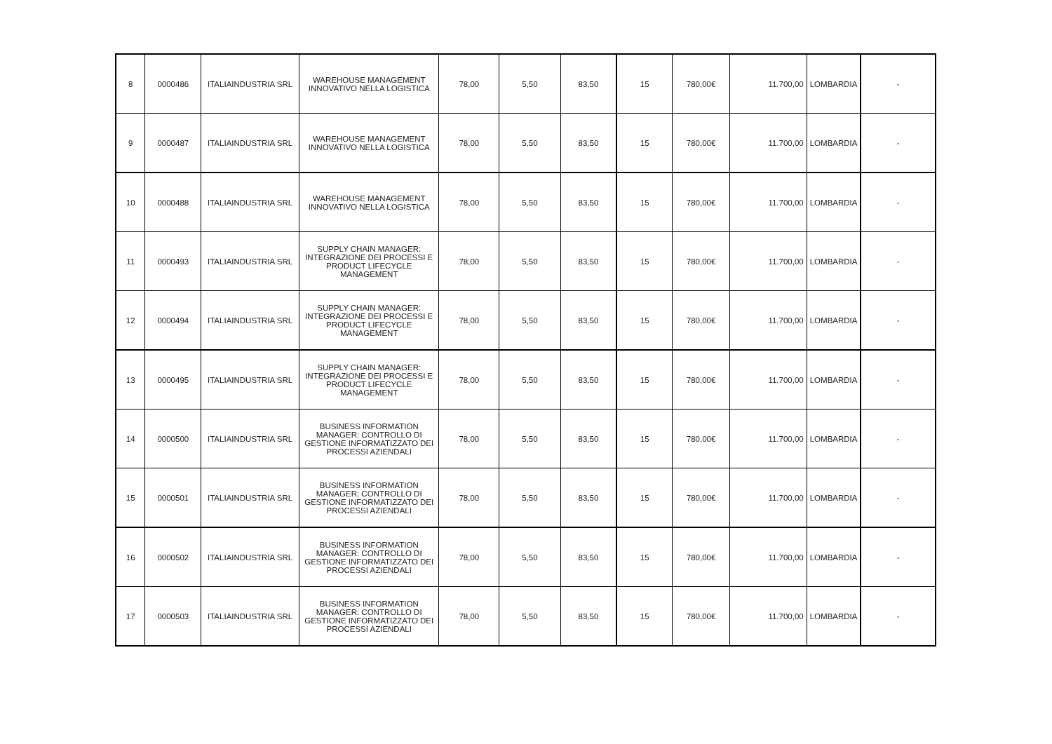| 8 | 0000486 | ITALIAINDUSTRIA SRL | WAREHOUSE MANAGEMENT INNOVATIVO NELLA LOGISTICA | 78,00 | 5,50 | 83,50 | 15 | 780,00€ | 11.700,00 | LOMBARDIA | - |
| 9 | 0000487 | ITALIAINDUSTRIA SRL | WAREHOUSE MANAGEMENT INNOVATIVO NELLA LOGISTICA | 78,00 | 5,50 | 83,50 | 15 | 780,00€ | 11.700,00 | LOMBARDIA | - |
| 10 | 0000488 | ITALIAINDUSTRIA SRL | WAREHOUSE MANAGEMENT INNOVATIVO NELLA LOGISTICA | 78,00 | 5,50 | 83,50 | 15 | 780,00€ | 11.700,00 | LOMBARDIA | - |
| 11 | 0000493 | ITALIAINDUSTRIA SRL | SUPPLY CHAIN MANAGER: INTEGRAZIONE DEI PROCESSI E PRODUCT LIFECYCLE MANAGEMENT | 78,00 | 5,50 | 83,50 | 15 | 780,00€ | 11.700,00 | LOMBARDIA | - |
| 12 | 0000494 | ITALIAINDUSTRIA SRL | SUPPLY CHAIN MANAGER: INTEGRAZIONE DEI PROCESSI E PRODUCT LIFECYCLE MANAGEMENT | 78,00 | 5,50 | 83,50 | 15 | 780,00€ | 11.700,00 | LOMBARDIA | - |
| 13 | 0000495 | ITALIAINDUSTRIA SRL | SUPPLY CHAIN MANAGER: INTEGRAZIONE DEI PROCESSI E PRODUCT LIFECYCLE MANAGEMENT | 78,00 | 5,50 | 83,50 | 15 | 780,00€ | 11.700,00 | LOMBARDIA | - |
| 14 | 0000500 | ITALIAINDUSTRIA SRL | BUSINESS INFORMATION MANAGER: CONTROLLO DI GESTIONE INFORMATIZZATO DEI PROCESSI AZIENDALI | 78,00 | 5,50 | 83,50 | 15 | 780,00€ | 11.700,00 | LOMBARDIA | - |
| 15 | 0000501 | ITALIAINDUSTRIA SRL | BUSINESS INFORMATION MANAGER: CONTROLLO DI GESTIONE INFORMATIZZATO DEI PROCESSI AZIENDALI | 78,00 | 5,50 | 83,50 | 15 | 780,00€ | 11.700,00 | LOMBARDIA | - |
| 16 | 0000502 | ITALIAINDUSTRIA SRL | BUSINESS INFORMATION MANAGER: CONTROLLO DI GESTIONE INFORMATIZZATO DEI PROCESSI AZIENDALI | 78,00 | 5,50 | 83,50 | 15 | 780,00€ | 11.700,00 | LOMBARDIA | - |
| 17 | 0000503 | ITALIAINDUSTRIA SRL | BUSINESS INFORMATION MANAGER: CONTROLLO DI GESTIONE INFORMATIZZATO DEI PROCESSI AZIENDALI | 78,00 | 5,50 | 83,50 | 15 | 780,00€ | 11.700,00 | LOMBARDIA | - |